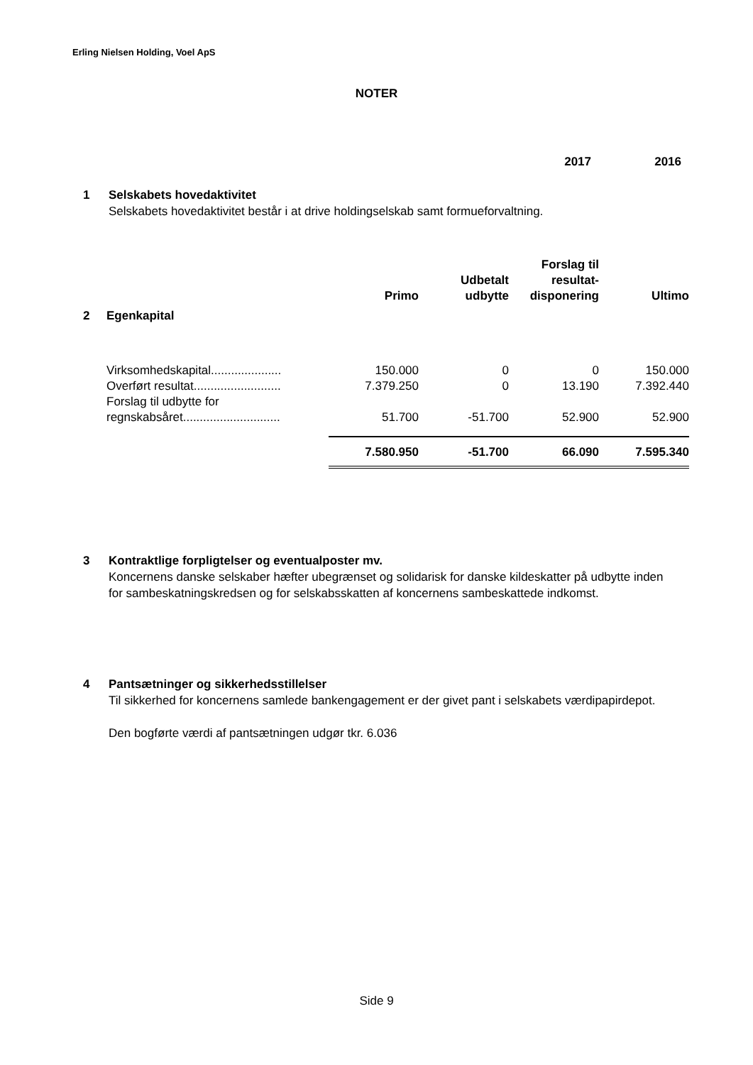Erling Nielsen Holding, Voel ApS
NOTER
2017 2016
1 Selskabets hovedaktivitet
Selskabets hovedaktivitet består i at drive holdingselskab samt formueforvaltning.
| | Primo | Udbetalt udbytte | Forslag til resultat-disponering | Ultimo |
| --- | --- | --- | --- | --- |
| 2 Egenkapital | | | | |
| Virksomhedskapital..................... | 150.000 | 0 | 0 | 150.000 |
| Overført resultat.......................... | 7.379.250 | 0 | 13.190 | 7.392.440 |
| Forslag til udbytte for regnskabsåret............................. | 51.700 | -51.700 | 52.900 | 52.900 |
| | 7.580.950 | -51.700 | 66.090 | 7.595.340 |
3 Kontraktlige forpligtelser og eventualposter mv.
Koncernens danske selskaber hæfter ubegrænset og solidarisk for danske kildeskatter på udbytte inden for sambeskatningskredsen og for selskabsskatten af koncernens sambeskattede indkomst.
4 Pantsætninger og sikkerhedsstillelser
Til sikkerhed for koncernens samlede bankengagement er der givet pant i selskabets værdipapirdepot.
Den bogførte værdi af pantsætningen udgør tkr. 6.036
Side 9